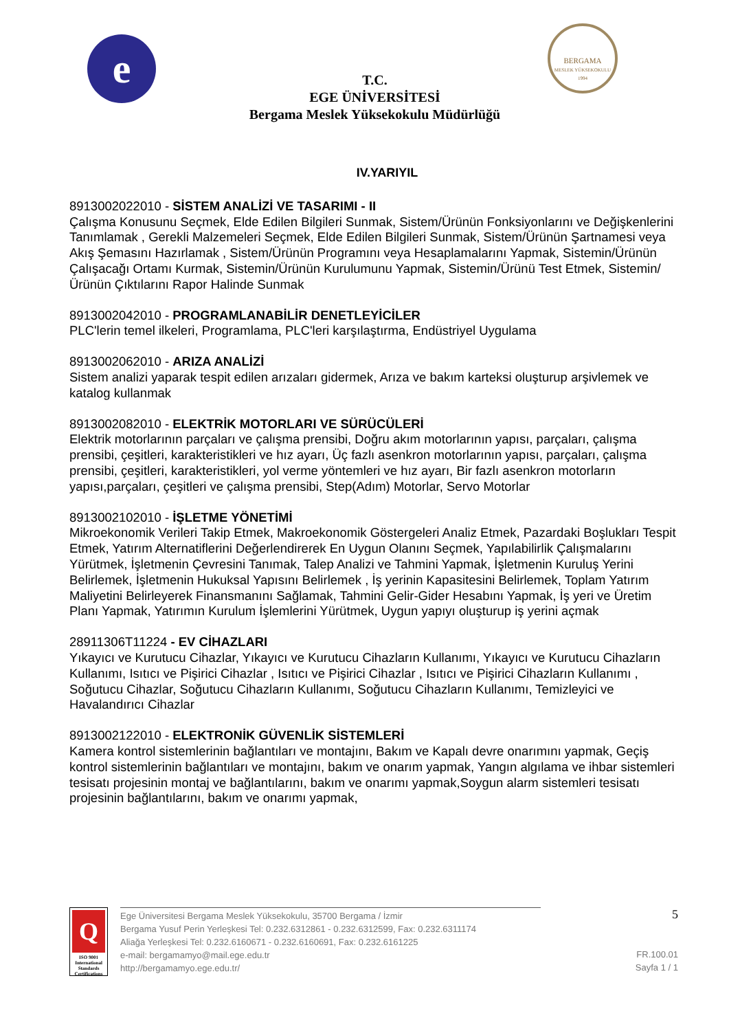e
BERGAMA
MESLEK YÜKSEKOKULU
1994
T.C.
EGE ÜNİVERSİTESİ
Bergama Meslek Yüksekokulu Müdürlüğü
IV.YARIYIL
8913002022010 - SİSTEM ANALİZİ VE TASARIMI - II
Çalışma Konusunu Seçmek, Elde Edilen Bilgileri Sunmak, Sistem/Ürünün Fonksiyonlarını ve Değişkenlerini Tanımlamak , Gerekli Malzemeleri Seçmek, Elde Edilen Bilgileri Sunmak, Sistem/Ürünün Şartnamesi veya Akış Şemasını Hazırlamak , Sistem/Ürünün Programını veya Hesaplamalarını Yapmak, Sistemin/Ürünün Çalışacağı Ortamı Kurmak, Sistemin/Ürünün Kurulumunu Yapmak, Sistemin/Ürünü Test Etmek, Sistemin/Ürünün Çıktılarını Rapor Halinde Sunmak
8913002042010 - PROGRAMLANABİLİR DENETLEYİCİLER
PLC'lerin temel ilkeleri, Programlama, PLC'leri karşılaştırma, Endüstriyel Uygulama
8913002062010 - ARIZA ANALİZİ
Sistem analizi yaparak tespit edilen arızaları gidermek, Arıza ve bakım karteksi oluşturup arşivlemek ve katalog kullanmak
8913002082010 - ELEKTRİK MOTORLARI VE SÜRÜCÜLERİ
Elektrik motorlarının parçaları ve çalışma prensibi, Doğru akım motorlarının yapısı, parçaları, çalışma prensibi, çeşitleri, karakteristikleri ve hız ayarı, Üç fazlı asenkron motorlarının yapısı, parçaları, çalışma prensibi, çeşitleri, karakteristikleri, yol verme yöntemleri ve hız ayarı, Bir fazlı asenkron motorların yapısı,parçaları, çeşitleri ve çalışma prensibi, Step(Adım) Motorlar, Servo Motorlar
8913002102010 - İŞLETME YÖNETİMİ
Mikroekonomik Verileri Takip Etmek, Makroekonomik Göstergeleri Analiz Etmek, Pazardaki Boşlukları Tespit Etmek, Yatırım Alternatiflerini Değerlendirerek En Uygun Olanını Seçmek, Yapılabilirlik Çalışmalarını Yürütmek, İşletmenin Çevresini Tanımak, Talep Analizi ve Tahmini Yapmak, İşletmenin Kuruluş Yerini Belirlemek, İşletmenin Hukuksal Yapısını Belirlemek , İş yerinin Kapasitesini Belirlemek, Toplam Yatırım Maliyetini Belirleyerek Finansmanını Sağlamak, Tahmini Gelir-Gider Hesabını Yapmak, İş yeri ve Üretim Planı Yapmak, Yatırımın Kurulum İşlemlerini Yürütmek, Uygun yapıyı oluşturup iş yerini açmak
28911306T11224 - EV CİHAZLARI
Yıkayıcı ve Kurutucu Cihazlar, Yıkayıcı ve Kurutucu Cihazların Kullanımı, Yıkayıcı ve Kurutucu Cihazların Kullanımı, Isıtıcı ve Pişirici Cihazlar , Isıtıcı ve Pişirici Cihazlar , Isıtıcı ve Pişirici Cihazların Kullanımı , Soğutucu Cihazlar, Soğutucu Cihazların Kullanımı, Soğutucu Cihazların Kullanımı, Temizleyici ve Havalandırıcı Cihazlar
8913002122010 - ELEKTRONİK GÜVENLİK SİSTEMLERİ
Kamera kontrol sistemlerinin bağlantıları ve montajını, Bakım ve Kapalı devre onarımını yapmak, Geçiş kontrol sistemlerinin bağlantıları ve montajını, bakım ve onarım yapmak, Yangın algılama ve ihbar sistemleri tesisatı projesinin montaj ve bağlantılarını, bakım ve onarımı yapmak,Soygun alarm sistemleri tesisatı projesinin bağlantılarını, bakım ve onarımı yapmak,
Q
ISO 9001
International Standards Certifications
Ege Üniversitesi Bergama Meslek Yüksekokulu, 35700 Bergama / İzmir
Bergama Yusuf Perin Yerleşkesi Tel: 0.232.6312861 - 0.232.6312599, Fax: 0.232.6311174
Aliağa Yerleşkesi Tel: 0.232.6160671 - 0.232.6160691, Fax: 0.232.6161225
e-mail: bergamamyo@mail.ege.edu.tr
http://bergamamyo.ege.edu.tr/
5
FR.100.01
Sayfa 1 / 1